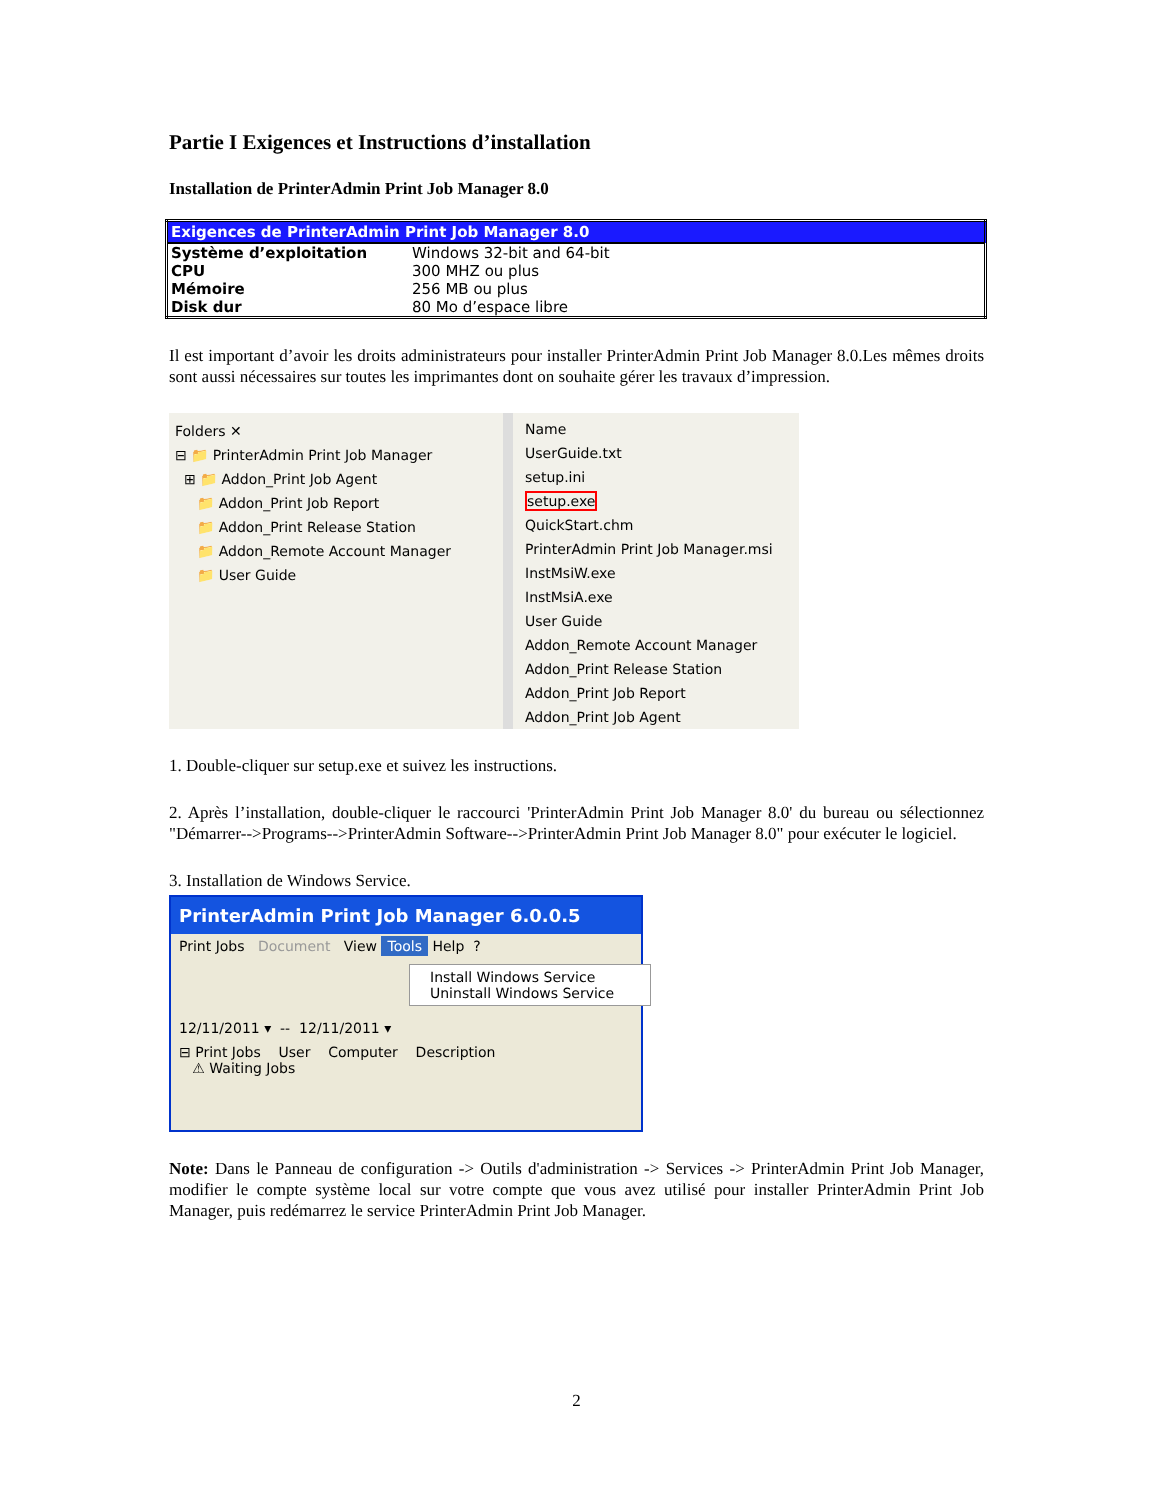Partie I Exigences et Instructions d’installation
Installation de PrinterAdmin Print Job Manager 8.0
| Exigences de PrinterAdmin Print Job Manager 8.0 | |
| --- | --- |
| Système d’exploitation | Windows 32-bit and 64-bit |
| CPU | 300 MHZ ou plus |
| Mémoire | 256 MB ou plus |
| Disk dur | 80 Mo d’espace libre |
Il est important d’avoir les droits administrateurs pour installer PrinterAdmin Print Job Manager 8.0.Les mêmes droits sont aussi nécessaires sur toutes les imprimantes dont on souhaite gérer les travaux d’impression.
Folders ✕
⊟ 📁 PrinterAdmin Print Job Manager
⊞ 📁 Addon_Print Job Agent
📁 Addon_Print Job Report
📁 Addon_Print Release Station
📁 Addon_Remote Account Manager
📁 User Guide
Name
UserGuide.txt
setup.ini
setup.exe
QuickStart.chm
PrinterAdmin Print Job Manager.msi
InstMsiW.exe
InstMsiA.exe
User Guide
Addon_Remote Account Manager
Addon_Print Release Station
Addon_Print Job Report
Addon_Print Job Agent
1. Double-cliquer sur setup.exe et suivez les instructions.
2. Après l’installation, double-cliquer le raccourci 'PrinterAdmin Print Job Manager 8.0' du bureau ou sélectionnez "Démarrer-->Programs-->PrinterAdmin Software-->PrinterAdmin Print Job Manager 8.0" pour exécuter le logiciel.
3. Installation de Windows Service.
PrinterAdmin Print Job Manager 6.0.0.5
Print Jobs Document View Tools Help ?
Install Windows Service
Uninstall Windows Service
12/11/2011 ▾ -- 12/11/2011 ▾
⊟ Print Jobs User Computer Description
⚠ Waiting Jobs
Note: Dans le Panneau de configuration -> Outils d'administration -> Services -> PrinterAdmin Print Job Manager, modifier le compte système local sur votre compte que vous avez utilisé pour installer PrinterAdmin Print Job Manager, puis redémarrez le service PrinterAdmin Print Job Manager.
2